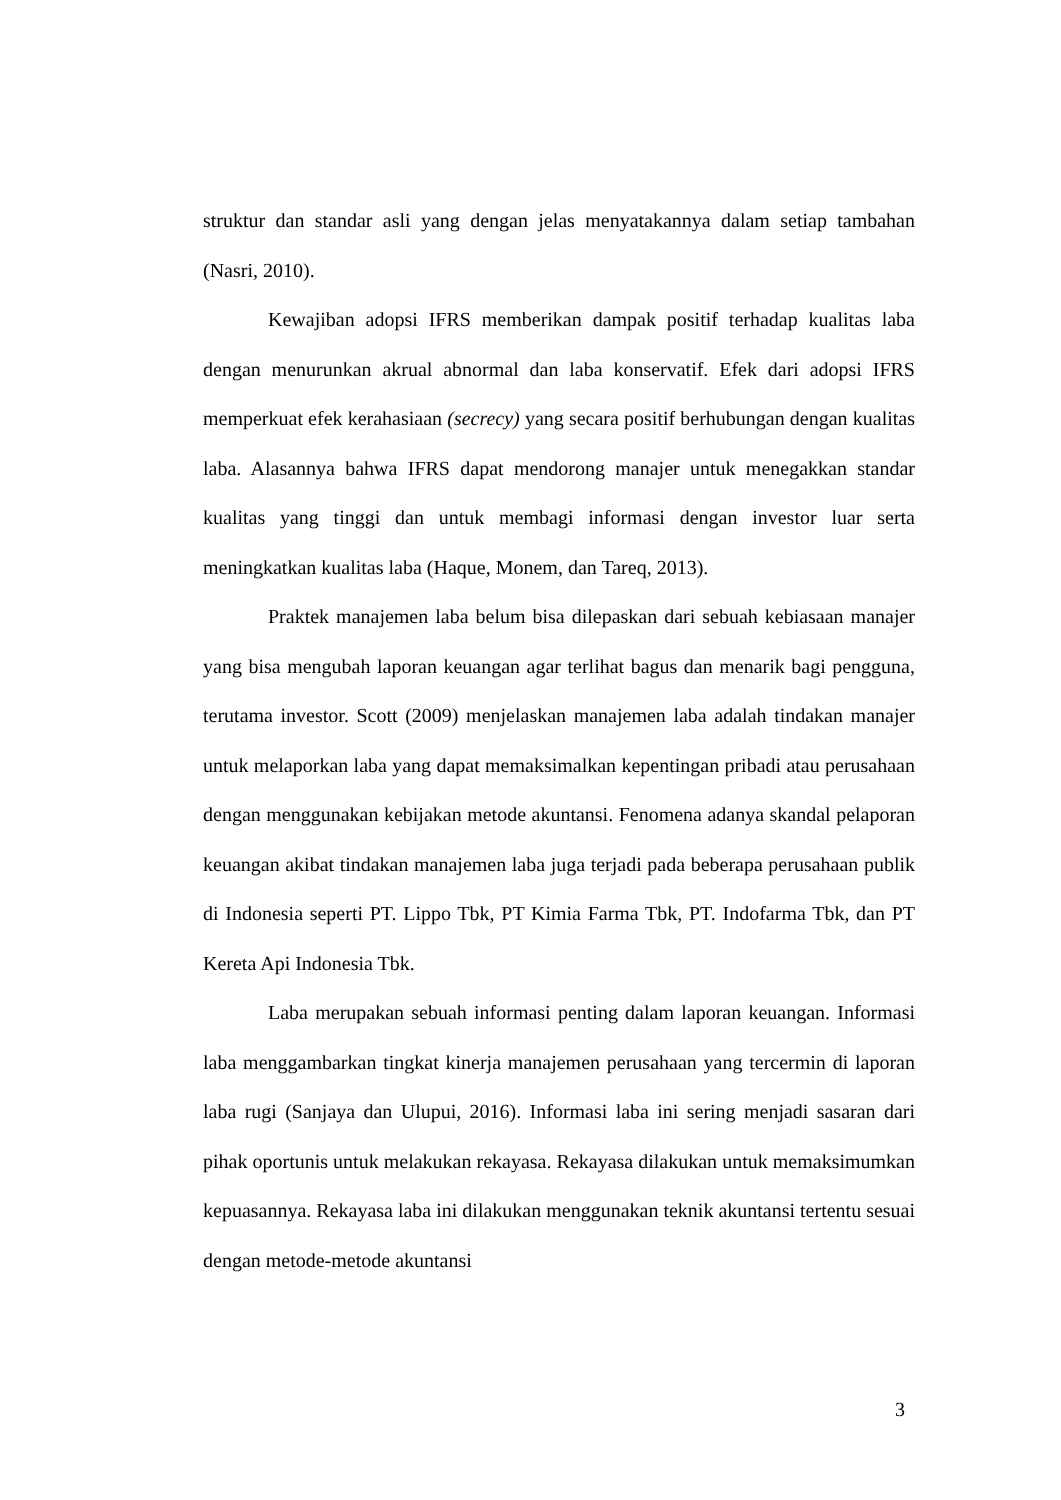struktur dan standar asli yang dengan jelas menyatakannya dalam setiap tambahan (Nasri, 2010).
Kewajiban adopsi IFRS memberikan dampak positif terhadap kualitas laba dengan menurunkan akrual abnormal dan laba konservatif. Efek dari adopsi IFRS memperkuat efek kerahasiaan (secrecy) yang secara positif berhubungan dengan kualitas laba. Alasannya bahwa IFRS dapat mendorong manajer untuk menegakkan standar kualitas yang tinggi dan untuk membagi informasi dengan investor luar serta meningkatkan kualitas laba (Haque, Monem, dan Tareq, 2013).
Praktek manajemen laba belum bisa dilepaskan dari sebuah kebiasaan manajer yang bisa mengubah laporan keuangan agar terlihat bagus dan menarik bagi pengguna, terutama investor. Scott (2009) menjelaskan manajemen laba adalah tindakan manajer untuk melaporkan laba yang dapat memaksimalkan kepentingan pribadi atau perusahaan dengan menggunakan kebijakan metode akuntansi. Fenomena adanya skandal pelaporan keuangan akibat tindakan manajemen laba juga terjadi pada beberapa perusahaan publik di Indonesia seperti PT. Lippo Tbk, PT Kimia Farma Tbk, PT. Indofarma Tbk, dan PT Kereta Api Indonesia Tbk.
Laba merupakan sebuah informasi penting dalam laporan keuangan. Informasi laba menggambarkan tingkat kinerja manajemen perusahaan yang tercermin di laporan laba rugi (Sanjaya dan Ulupui, 2016). Informasi laba ini sering menjadi sasaran dari pihak oportunis untuk melakukan rekayasa. Rekayasa dilakukan untuk memaksimumkan kepuasannya. Rekayasa laba ini dilakukan menggunakan teknik akuntansi tertentu sesuai dengan metode-metode akuntansi
3